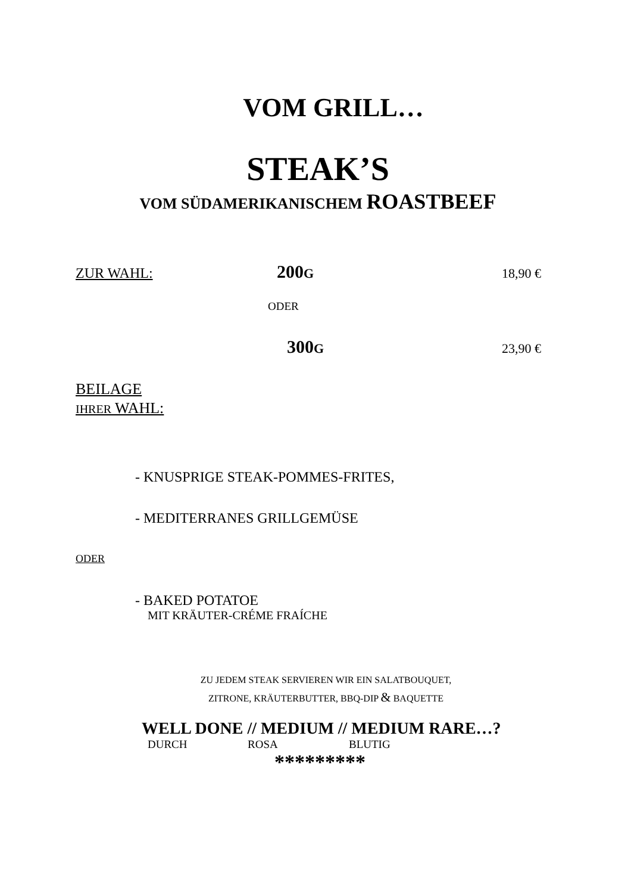VOM GRILL…
STEAK’S
VOM SÜDAMERIKANISCHEM ROASTBEEF
ZUR WAHL: 200G 18,90 €
ODER
300G 23,90 €
BEILAGE
IHRER WAHL:
- KNUSPRIGE STEAK-POMMES-FRITES,
- MEDITERRANES GRILLGEMÜSE
ODER
- BAKED POTATOE
MIT KRÄUTER-CRÉME FRAÍCHE
ZU JEDEM STEAK SERVIEREN WIR EIN SALATBOUQUET,
ZITRONE, KRÄUTERBUTTER, BBQ-DIP & BAQUETTE
WELL DONE // MEDIUM // MEDIUM RARE…?
DURCH ROSA BLUTIG
*********